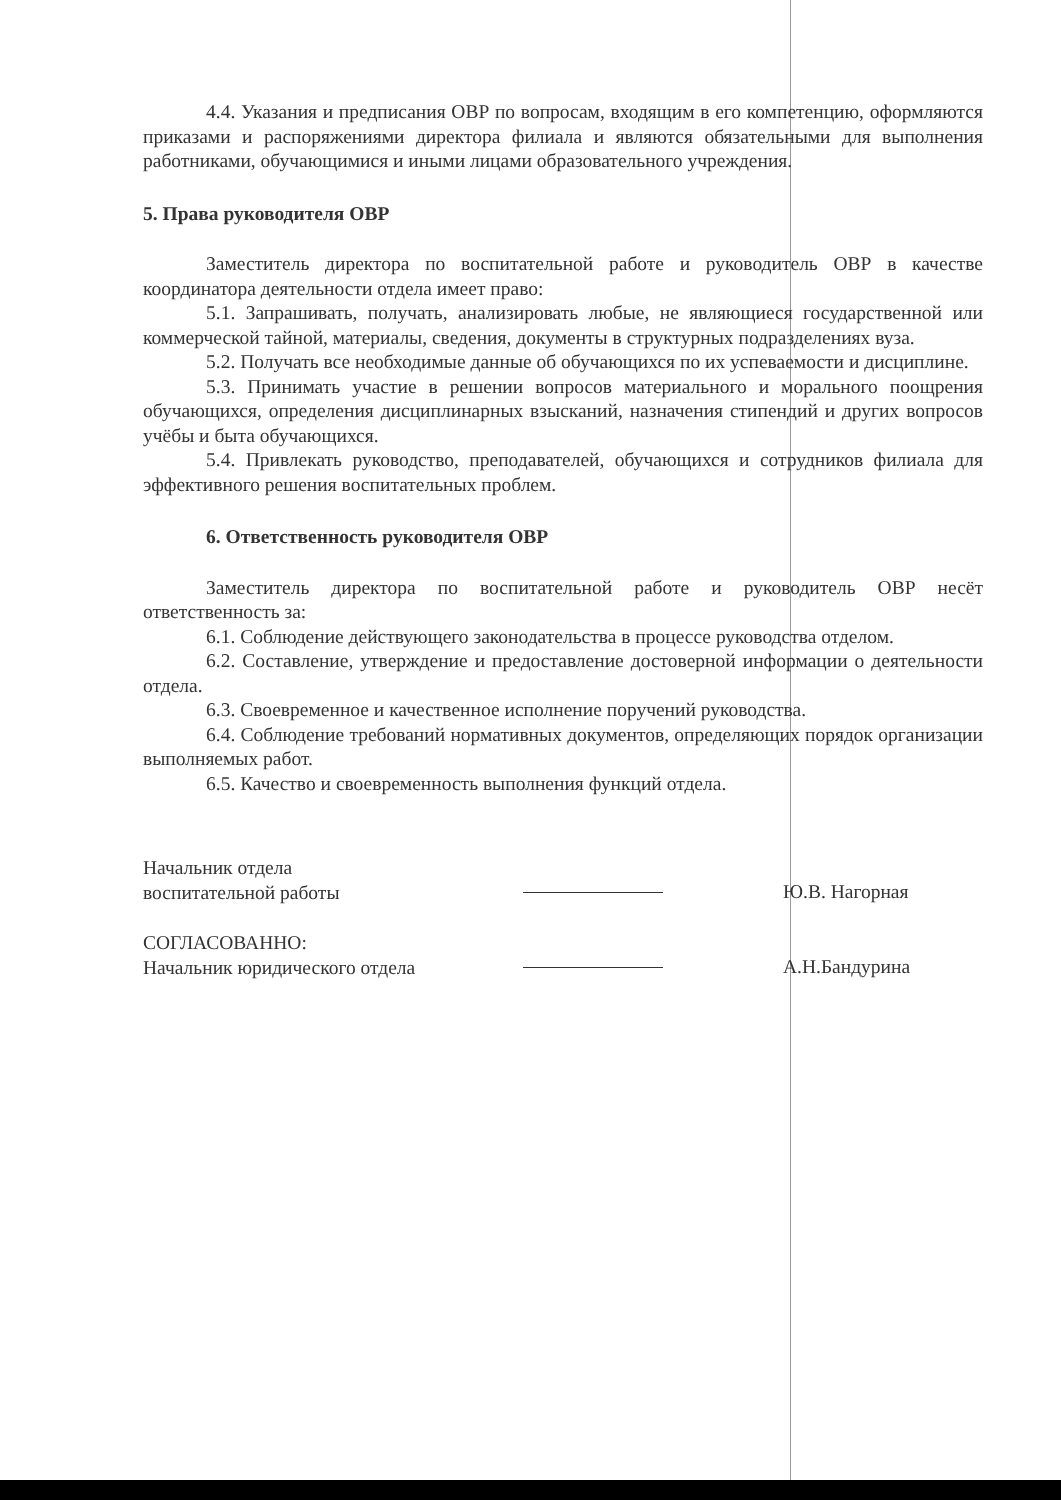4.4. Указания и предписания ОВР по вопросам, входящим в его компетенцию, оформляются приказами и распоряжениями директора филиала и являются обязательными для выполнения работниками, обучающимися и иными лицами образовательного учреждения.
5. Права руководителя ОВР
Заместитель директора по воспитательной работе и руководитель ОВР в качестве координатора деятельности отдела имеет право:
5.1. Запрашивать, получать, анализировать любые, не являющиеся государственной или коммерческой тайной, материалы, сведения, документы в структурных подразделениях вуза.
5.2. Получать все необходимые данные об обучающихся по их успеваемости и дисциплине.
5.3. Принимать участие в решении вопросов материального и морального поощрения обучающихся, определения дисциплинарных взысканий, назначения стипендий и других вопросов учёбы и быта обучающихся.
5.4. Привлекать руководство, преподавателей, обучающихся и сотрудников филиала для эффективного решения воспитательных проблем.
6. Ответственность руководителя ОВР
Заместитель директора по воспитательной работе и руководитель ОВР несёт ответственность за:
6.1. Соблюдение действующего законодательства в процессе руководства отделом.
6.2. Составление, утверждение и предоставление достоверной информации о деятельности отдела.
6.3. Своевременное и качественное исполнение поручений руководства.
6.4. Соблюдение требований нормативных документов, определяющих порядок организации выполняемых работ.
6.5. Качество и своевременность выполнения функций отдела.
Начальник отдела
воспитательной работы
Ю.В. Нагорная
СОГЛАСОВАННО:
Начальник юридического отдела
А.Н.Бандурина